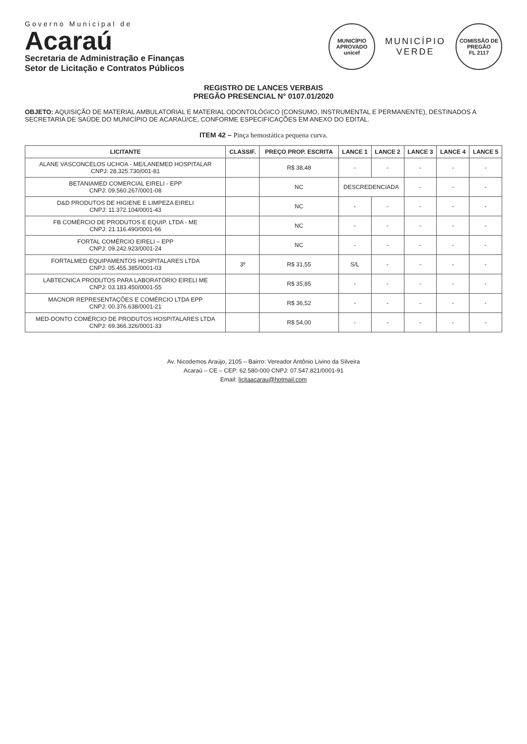Governo Municipal de
Acaraú
Secretaria de Administração e Finanças
Setor de Licitação e Contratos Públicos
MUNICÍPIO APROVADO
unicef
MUNICÍPIO
VERDE
COMISSÃO DE PREGÃO
FL 2117
REGISTRO DE LANCES VERBAIS
PREGÃO PRESENCIAL N° 0107.01/2020
OBJETO: AQUISIÇÃO DE MATERIAL AMBULATORIAL E MATERIAL ODONTOLÓGICO (CONSUMO, INSTRUMENTAL E PERMANENTE), DESTINADOS A SECRETARIA DE SAÚDE DO MUNICÍPIO DE ACARAÚ/CE, CONFORME ESPECIFICAÇÕES EM ANEXO DO EDITAL.
ITEM 42 – Pinça hemostática pequena curva.
| LICITANTE | CLASSIF. | PREÇO PROP. ESCRITA | LANCE 1 | LANCE 2 | LANCE 3 | LANCE 4 | LANCE 5 |
| --- | --- | --- | --- | --- | --- | --- | --- |
| ALANE VASCONCELOS UCHOA - ME/LANEMED HOSPITALAR CNPJ: 28.325.730/001-81 | | R$ 38,48 | - | - | - | - | - |
| BETANIAMED COMERCIAL EIRELI - EPP CNPJ: 09.560.267/0001-08 | | NC | DESCREDENCIADA | | - | - | - |
| D&D PRODUTOS DE HIGIENE E LIMPEZA EIRELI CNPJ: 11.372.104/0001-43 | | NC | - | - | - | - | - |
| FB COMÉRCIO DE PRODUTOS E EQUIP. LTDA - ME CNPJ: 21.116.490/0001-66 | | NC | - | - | - | - | - |
| FORTAL COMÉRCIO EIRELI – EPP CNPJ: 09.242.923/0001-24 | | NC | - | - | - | - | - |
| FORTALMED EQUIPAMENTOS HOSPITALARES LTDA CNPJ: 05.455.385/0001-03 | 3º | R$ 31,55 | S/L | - | - | - | - |
| LABTECNICA PRODUTOS PARA LABORATÓRIO EIRELI ME CNPJ: 03.183.450/0001-55 | | R$ 35,85 | - | - | - | - | - |
| MACNOR REPRESENTAÇÕES E COMÉRCIO LTDA EPP CNPJ: 00.376.638/0001-21 | | R$ 36,52 | - | - | - | - | - |
| MED-DONTO COMÉRCIO DE PRODUTOS HOSPITALARES LTDA CNPJ: 69.366.326/0001-33 | | R$ 54,00 | - | - | - | - | - |
Av. Nicodemos Araújo, 2105 – Bairro: Vereador Antônio Livino da Silveira
Acaraú – CE – CEP: 62.580-000 CNPJ: 07.547.821/0001-91
Email: licitaacarau@hotmail.com